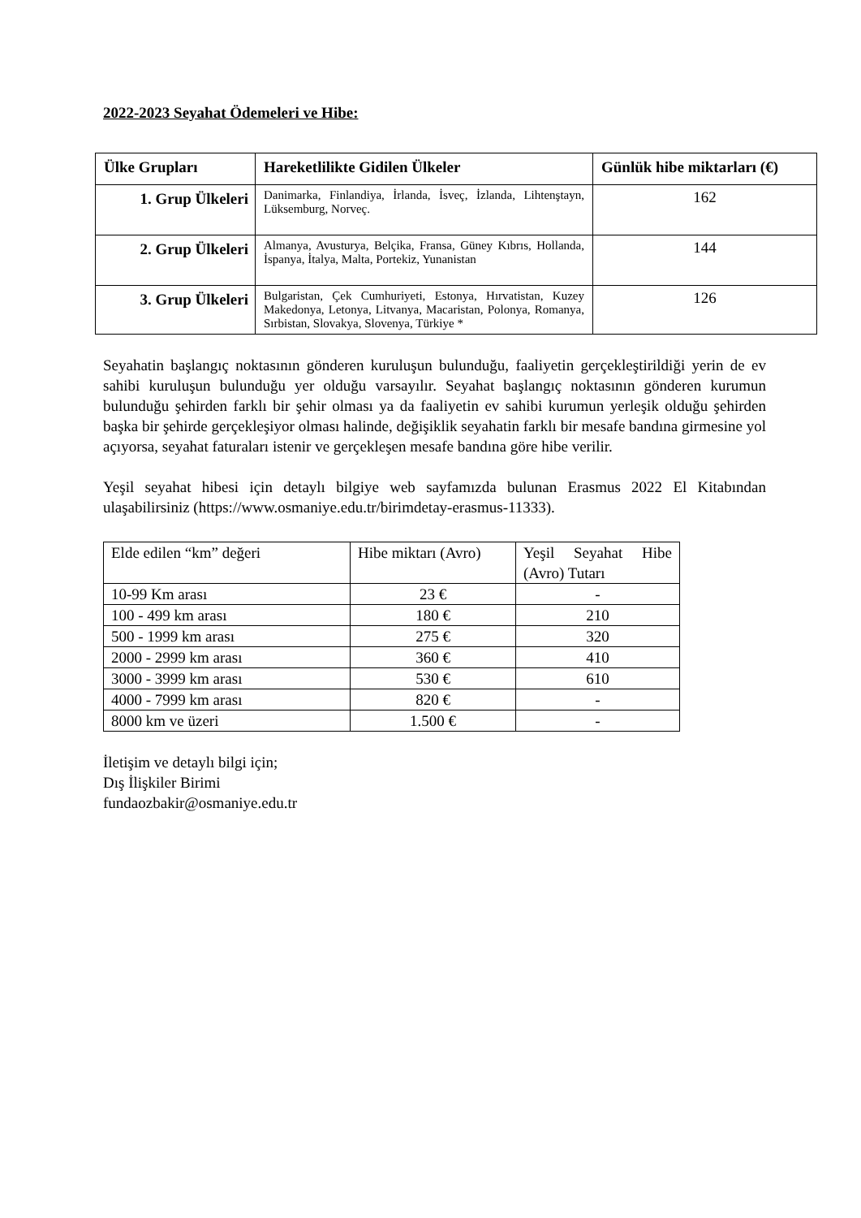2022-2023 Seyahat Ödemeleri ve Hibe:
| Ülke Grupları | Hareketlilikte Gidilen Ülkeler | Günlük hibe miktarları (€) |
| --- | --- | --- |
| 1. Grup Ülkeleri | Danimarka, Finlandiya, İrlanda, İsveç, İzlanda, Lihtenştayn, Lüksemburg, Norveç. | 162 |
| 2. Grup Ülkeleri | Almanya, Avusturya, Belçika, Fransa, Güney Kıbrıs, Hollanda, İspanya, İtalya, Malta, Portekiz, Yunanistan | 144 |
| 3. Grup Ülkeleri | Bulgaristan, Çek Cumhuriyeti, Estonya, Hırvatistan, Kuzey Makedonya, Letonya, Litvanya, Macaristan, Polonya, Romanya, Sırbistan, Slovakya, Slovenya, Türkiye * | 126 |
Seyahatin başlangıç noktasının gönderen kuruluşun bulunduğu, faaliyetin gerçekleştirildiği yerin de ev sahibi kuruluşun bulunduğu yer olduğu varsayılır. Seyahat başlangıç noktasının gönderen kurumun bulunduğu şehirden farklı bir şehir olması ya da faaliyetin ev sahibi kurumun yerleşik olduğu şehirden başka bir şehirde gerçekleşiyor olması halinde, değişiklik seyahatin farklı bir mesafe bandına girmesine yol açıyorsa, seyahat faturaları istenir ve gerçekleşen mesafe bandına göre hibe verilir.
Yeşil seyahat hibesi için detaylı bilgiye web sayfamızda bulunan Erasmus 2022 El Kitabından ulaşabilirsiniz (https://www.osmaniye.edu.tr/birimdetay-erasmus-11333).
| Elde edilen “km” değeri | Hibe miktarı (Avro) | Yeşil Seyahat Hibe (Avro) Tutarı |
| 10-99 Km arası | 23 € | - |
| 100 - 499 km arası | 180 € | 210 |
| 500 - 1999 km arası | 275 € | 320 |
| 2000 - 2999 km arası | 360 € | 410 |
| 3000 - 3999 km arası | 530 € | 610 |
| 4000 - 7999 km arası | 820 € | - |
| 8000 km ve üzeri | 1.500 € | - |
İletişim ve detaylı bilgi için;
Dış İlişkiler Birimi
fundaozbakir@osmaniye.edu.tr